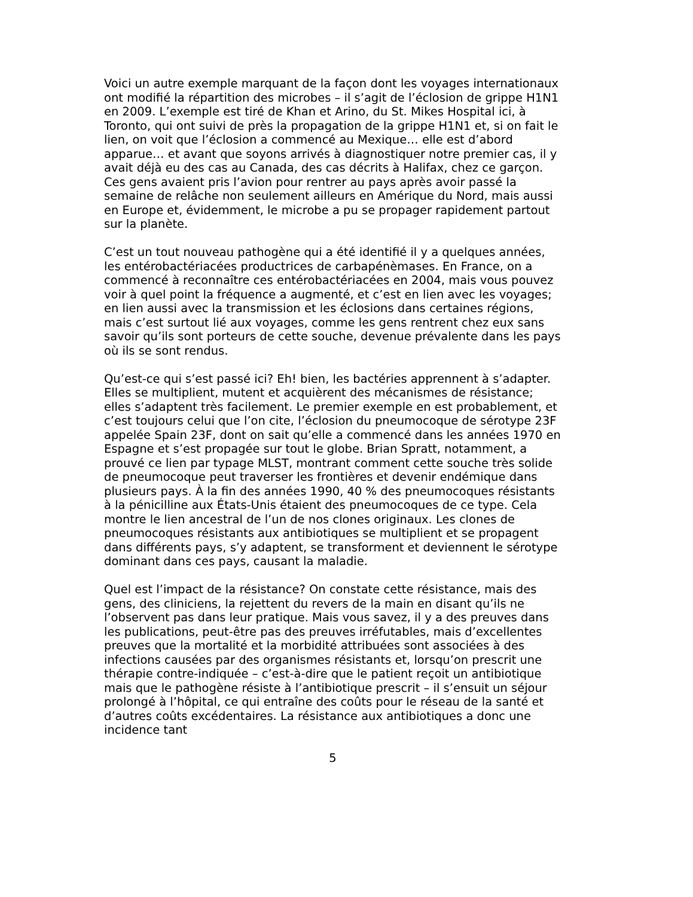Voici un autre exemple marquant de la façon dont les voyages internationaux ont modifié la répartition des microbes – il s’agit de l’éclosion de grippe H1N1 en 2009. L’exemple est tiré de Khan et Arino, du St. Mikes Hospital ici, à Toronto, qui ont suivi de près la propagation de la grippe H1N1 et, si on fait le lien, on voit que l’éclosion a commencé au Mexique… elle est d’abord apparue… et avant que soyons arrivés à diagnostiquer notre premier cas, il y avait déjà eu des cas au Canada, des cas décrits à Halifax, chez ce garçon. Ces gens avaient pris l’avion pour rentrer au pays après avoir passé la semaine de relâche non seulement ailleurs en Amérique du Nord, mais aussi en Europe et, évidemment, le microbe a pu se propager rapidement partout sur la planète.
C’est un tout nouveau pathogène qui a été identifié il y a quelques années, les entérobactériacées productrices de carbapénèmases. En France, on a commencé à reconnaître ces entérobactériacées en 2004, mais vous pouvez voir à quel point la fréquence a augmenté, et c’est en lien avec les voyages; en lien aussi avec la transmission et les éclosions dans certaines régions, mais c’est surtout lié aux voyages, comme les gens rentrent chez eux sans savoir qu’ils sont porteurs de cette souche, devenue prévalente dans les pays où ils se sont rendus.
Qu’est-ce qui s’est passé ici? Eh! bien, les bactéries apprennent à s’adapter. Elles se multiplient, mutent et acquièrent des mécanismes de résistance; elles s’adaptent très facilement. Le premier exemple en est probablement, et c’est toujours celui que l’on cite, l’éclosion du pneumocoque de sérotype 23F appelée Spain 23F, dont on sait qu’elle a commencé dans les années 1970 en Espagne et s’est propagée sur tout le globe. Brian Spratt, notamment, a prouvé ce lien par typage MLST, montrant comment cette souche très solide de pneumocoque peut traverser les frontières et devenir endémique dans plusieurs pays. À la fin des années 1990, 40 % des pneumocoques résistants à la pénicilline aux États-Unis étaient des pneumocoques de ce type. Cela montre le lien ancestral de l’un de nos clones originaux. Les clones de pneumocoques résistants aux antibiotiques se multiplient et se propagent dans différents pays, s’y adaptent, se transforment et deviennent le sérotype dominant dans ces pays, causant la maladie.
Quel est l’impact de la résistance? On constate cette résistance, mais des gens, des cliniciens, la rejettent du revers de la main en disant qu’ils ne l’observent pas dans leur pratique. Mais vous savez, il y a des preuves dans les publications, peut-être pas des preuves irréfutables, mais d’excellentes preuves que la mortalité et la morbidité attribuées sont associées à des infections causées par des organismes résistants et, lorsqu’on prescrit une thérapie contre-indiquée – c’est-à-dire que le patient reçoit un antibiotique mais que le pathogène résiste à l’antibiotique prescrit – il s’ensuit un séjour prolongé à l’hôpital, ce qui entraîne des coûts pour le réseau de la santé et d’autres coûts excédentaires. La résistance aux antibiotiques a donc une incidence tant
5